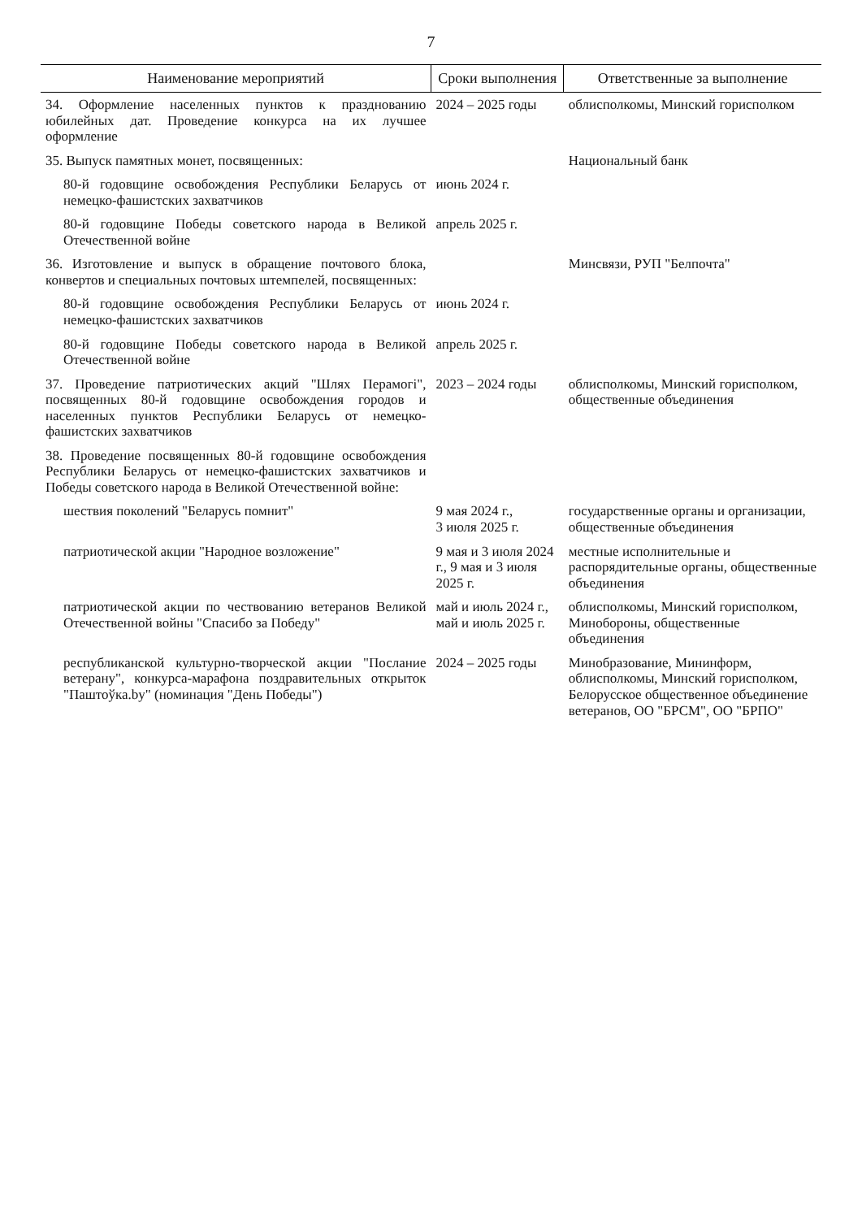7
| Наименование мероприятий | Сроки выполнения | Ответственные за выполнение |
| --- | --- | --- |
| 34. Оформление населенных пунктов к празднованию юбилейных дат. Проведение конкурса на их лучшее оформление | 2024 – 2025 годы | облисполкомы, Минский горисполком |
| 35. Выпуск памятных монет, посвященных: | | Национальный банк |
| 80-й годовщине освобождения Республики Беларусь от немецко-фашистских захватчиков | июнь 2024 г. | |
| 80-й годовщине Победы советского народа в Великой Отечественной войне | апрель 2025 г. | |
| 36. Изготовление и выпуск в обращение почтового блока, конвертов и специальных почтовых штемпелей, посвященных: | | Минсвязи, РУП "Белпочта" |
| 80-й годовщине освобождения Республики Беларусь от немецко-фашистских захватчиков | июнь 2024 г. | |
| 80-й годовщине Победы советского народа в Великой Отечественной войне | апрель 2025 г. | |
| 37. Проведение патриотических акций "Шлях Перамогі", посвященных 80-й годовщине освобождения городов и населенных пунктов Республики Беларусь от немецко-фашистских захватчиков | 2023 – 2024 годы | облисполкомы, Минский горисполком, общественные объединения |
| 38. Проведение посвященных 80-й годовщине освобождения Республики Беларусь от немецко-фашистских захватчиков и Победы советского народа в Великой Отечественной войне: | | |
| шествия поколений "Беларусь помнит" | 9 мая 2024 г., 3 июля 2025 г. | государственные органы и организации, общественные объединения |
| патриотической акции "Народное возложение" | 9 мая и 3 июля 2024 г., 9 мая и 3 июля 2025 г. | местные исполнительные и распорядительные органы, общественные объединения |
| патриотической акции по чествованию ветеранов Великой Отечественной войны "Спасибо за Победу" | май и июль 2024 г., май и июль 2025 г. | облисполкомы, Минский горисполком, Минобороны, общественные объединения |
| республиканской культурно-творческой акции "Послание ветерану", конкурса-марафона поздравительных открыток "Паштоўка.by" (номинация "День Победы") | 2024 – 2025 годы | Минобразование, Мининформ, облисполкомы, Минский горисполком, Белорусское общественное объединение ветеранов, ОО "БРСМ", ОО "БРПО" |